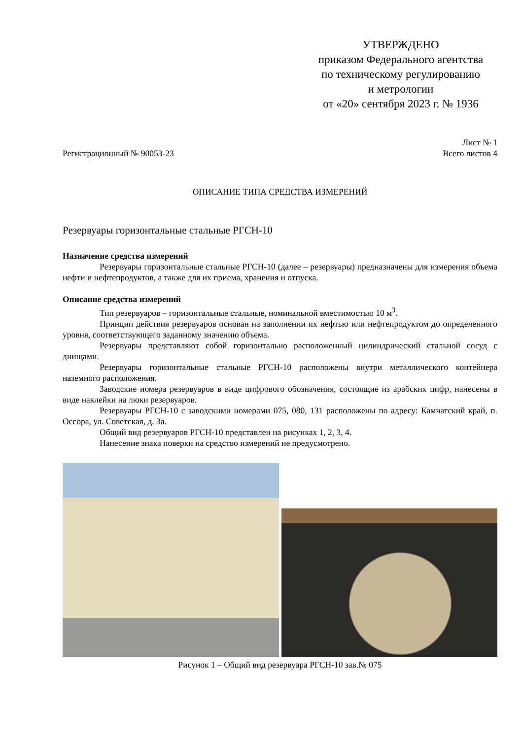УТВЕРЖДЕНО
приказом Федерального агентства
по техническому регулированию
и метрологии
от «20» сентября 2023 г. № 1936
Лист № 1
Регистрационный № 90053-23 Всего листов 4
ОПИСАНИЕ ТИПА СРЕДСТВА ИЗМЕРЕНИЙ
Резервуары горизонтальные стальные РГСН-10
Назначение средства измерений
Резервуары горизонтальные стальные РГСН-10 (далее – резервуары) предназначены для измерения объема нефти и нефтепродуктов, а также для их приема, хранения и отпуска.
Описание средства измерений
Тип резервуаров – горизонтальные стальные, номинальной вместимостью 10 м<sup>3</sup>.
Принцип действия резервуаров основан на заполнении их нефтью или нефтепродуктом до определенного уровня, соответствующего заданному значению объема.
Резервуары представляют собой горизонтально расположенный цилиндрический стальной сосуд с днищами.
Резервуары горизонтальные стальные РГСН-10 расположены внутри металлического контейнера наземного расположения.
Заводские номера резервуаров в виде цифрового обозначения, состоящие из арабских цифр, нанесены в виде наклейки на люки резервуаров.
Резервуары РГСН-10 с заводскими номерами 075, 080, 131 расположены по адресу: Камчатский край, п. Оссора, ул. Советская, д. 3а.
Общий вид резервуаров РГСН-10 представлен на рисунках 1, 2, 3, 4.
Нанесение знака поверки на средство измерений не предусмотрено.
Рисунок 1 – Общий вид резервуара РГСН-10 зав.№ 075